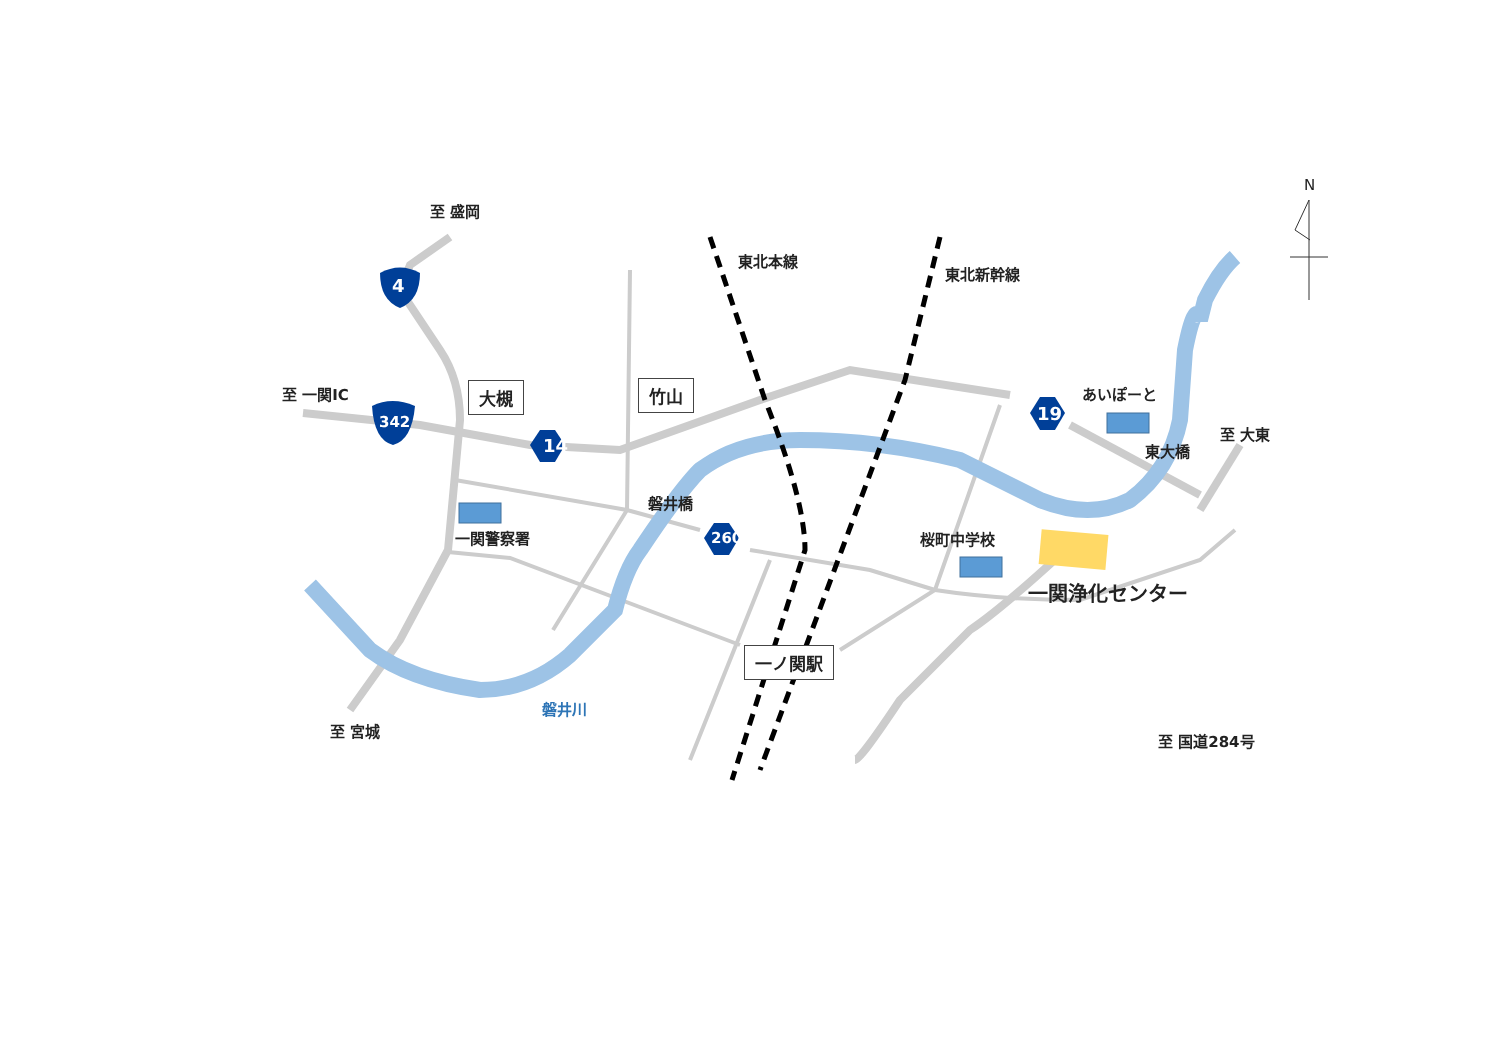至 盛岡
至 一関IC
至 宮城
至 大東
至 国道284号
東北本線
東北新幹線
あいぽーと
東大橋
磐井橋
一関警察署 桜町中学校
一関浄化センター
磐井川
大槻 竹山
一ノ関駅
4
342
14
260
19
N